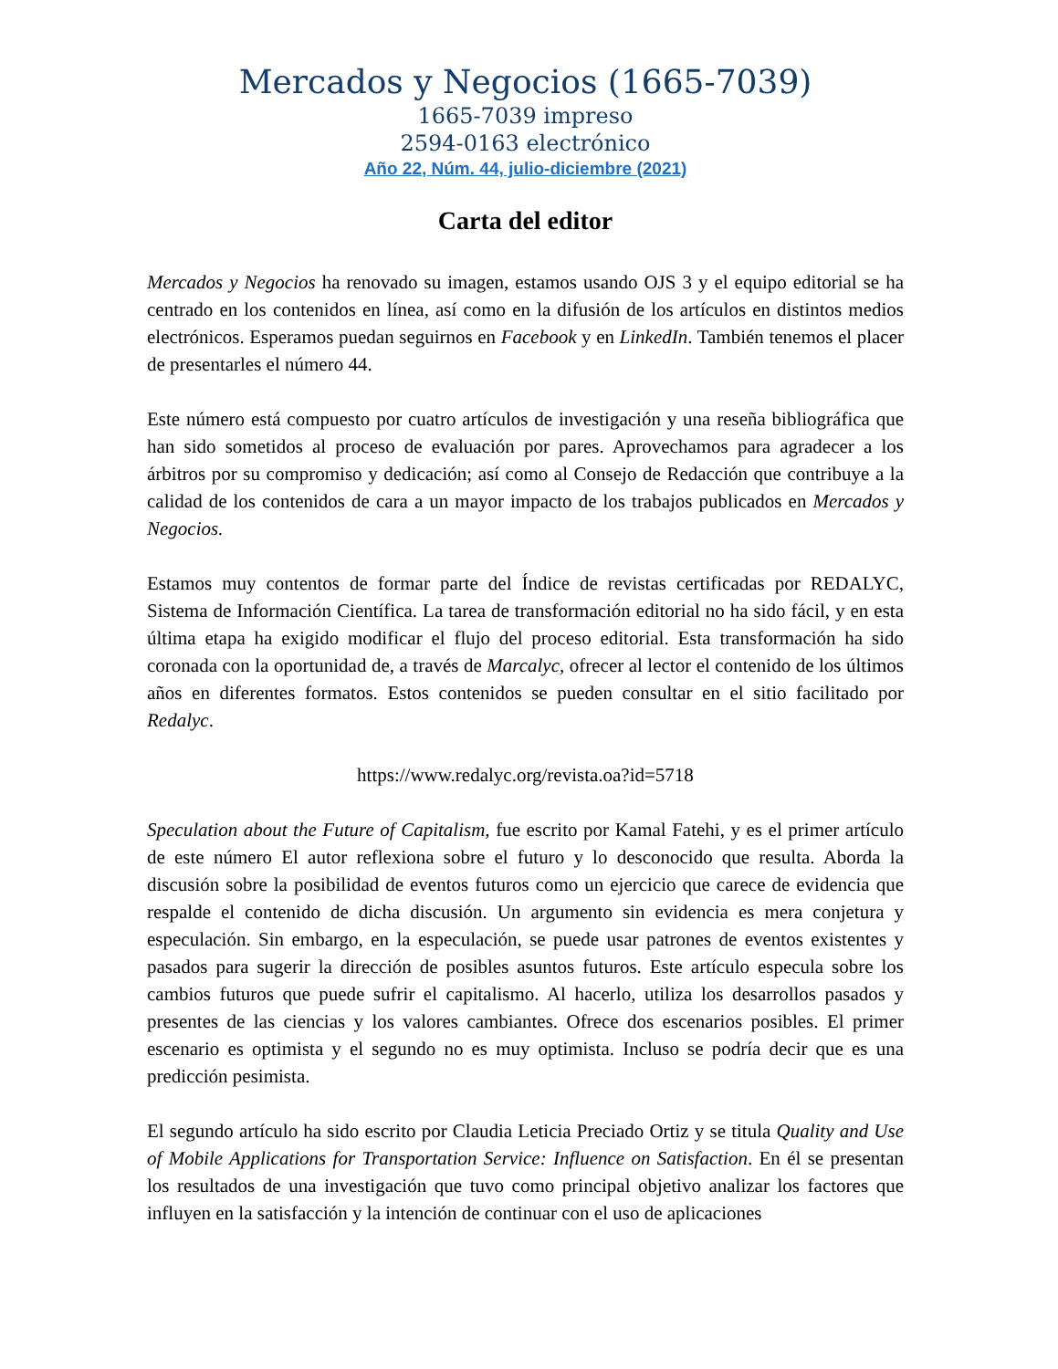Mercados y Negocios (1665-7039)
1665-7039 impreso
2594-0163 electrónico
Año 22, Núm. 44, julio-diciembre (2021)
Carta del editor
Mercados y Negocios ha renovado su imagen, estamos usando OJS 3 y el equipo editorial se ha centrado en los contenidos en línea, así como en la difusión de los artículos en distintos medios electrónicos. Esperamos puedan seguirnos en Facebook y en LinkedIn. También tenemos el placer de presentarles el número 44.
Este número está compuesto por cuatro artículos de investigación y una reseña bibliográfica que han sido sometidos al proceso de evaluación por pares. Aprovechamos para agradecer a los árbitros por su compromiso y dedicación; así como al Consejo de Redacción que contribuye a la calidad de los contenidos de cara a un mayor impacto de los trabajos publicados en Mercados y Negocios.
Estamos muy contentos de formar parte del Índice de revistas certificadas por REDALYC, Sistema de Información Científica. La tarea de transformación editorial no ha sido fácil, y en esta última etapa ha exigido modificar el flujo del proceso editorial. Esta transformación ha sido coronada con la oportunidad de, a través de Marcalyc, ofrecer al lector el contenido de los últimos años en diferentes formatos. Estos contenidos se pueden consultar en el sitio facilitado por Redalyc.
https://www.redalyc.org/revista.oa?id=5718
Speculation about the Future of Capitalism, fue escrito por Kamal Fatehi, y es el primer artículo de este número El autor reflexiona sobre el futuro y lo desconocido que resulta. Aborda la discusión sobre la posibilidad de eventos futuros como un ejercicio que carece de evidencia que respalde el contenido de dicha discusión. Un argumento sin evidencia es mera conjetura y especulación. Sin embargo, en la especulación, se puede usar patrones de eventos existentes y pasados para sugerir la dirección de posibles asuntos futuros. Este artículo especula sobre los cambios futuros que puede sufrir el capitalismo. Al hacerlo, utiliza los desarrollos pasados y presentes de las ciencias y los valores cambiantes. Ofrece dos escenarios posibles. El primer escenario es optimista y el segundo no es muy optimista. Incluso se podría decir que es una predicción pesimista.
El segundo artículo ha sido escrito por Claudia Leticia Preciado Ortiz y se titula Quality and Use of Mobile Applications for Transportation Service: Influence on Satisfaction. En él se presentan los resultados de una investigación que tuvo como principal objetivo analizar los factores que influyen en la satisfacción y la intención de continuar con el uso de aplicaciones